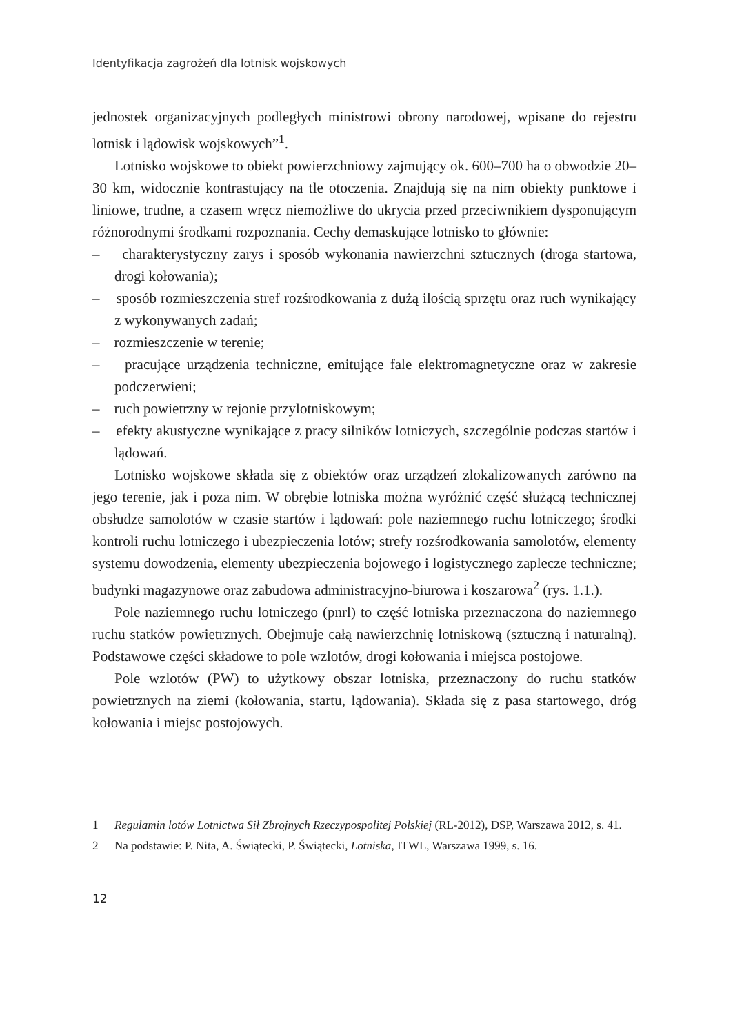Identyfikacja zagrożeń dla lotnisk wojskowych
jednostek organizacyjnych podległych ministrowi obrony narodowej, wpisane do rejestru lotnisk i lądowisk wojskowych”<sup>1</sup>.
Lotnisko wojskowe to obiekt powierzchniowy zajmujący ok. 600–700 ha o obwodzie 20–30 km, widocznie kontrastujący na tle otoczenia. Znajdują się na nim obiekty punktowe i liniowe, trudne, a czasem wręcz niemożliwe do ukrycia przed przeciwnikiem dysponującym różnorodnymi środkami rozpoznania. Cechy demaskujące lotnisko to głównie:
– charakterystyczny zarys i sposób wykonania nawierzchni sztucznych (droga startowa, drogi kołowania);
– sposób rozmieszczenia stref rozśrodkowania z dużą ilością sprzętu oraz ruch wynikający z wykonywanych zadań;
– rozmieszczenie w terenie;
– pracujące urządzenia techniczne, emitujące fale elektromagnetyczne oraz w zakresie podczerwieni;
– ruch powietrzny w rejonie przylotniskowym;
– efekty akustyczne wynikające z pracy silników lotniczych, szczególnie podczas startów i lądowań.
Lotnisko wojskowe składa się z obiektów oraz urządzeń zlokalizowanych zarówno na jego terenie, jak i poza nim. W obrębie lotniska można wyróżnić część służącą technicznej obsłudze samolotów w czasie startów i lądowań: pole naziemnego ruchu lotniczego; środki kontroli ruchu lotniczego i ubezpieczenia lotów; strefy rozśrodkowania samolotów, elementy systemu dowodzenia, elementy ubezpieczenia bojowego i logistycznego zaplecze techniczne; budynki magazynowe oraz zabudowa administracyjno-biurowa i koszarowa<sup>2</sup> (rys. 1.1.).
Pole naziemnego ruchu lotniczego (pnrl) to część lotniska przeznaczona do naziemnego ruchu statków powietrznych. Obejmuje całą nawierzchnię lotniskową (sztuczną i naturalną). Podstawowe części składowe to pole wzlotów, drogi kołowania i miejsca postojowe.
Pole wzlotów (PW) to użytkowy obszar lotniska, przeznaczony do ruchu statków powietrznych na ziemi (kołowania, startu, lądowania). Składa się z pasa startowego, dróg kołowania i miejsc postojowych.
1 Regulamin lotów Lotnictwa Sił Zbrojnych Rzeczypospolitej Polskiej (RL-2012), DSP, Warszawa 2012, s. 41.
2 Na podstawie: P. Nita, A. Świątecki, P. Świątecki, Lotniska, ITWL, Warszawa 1999, s. 16.
12